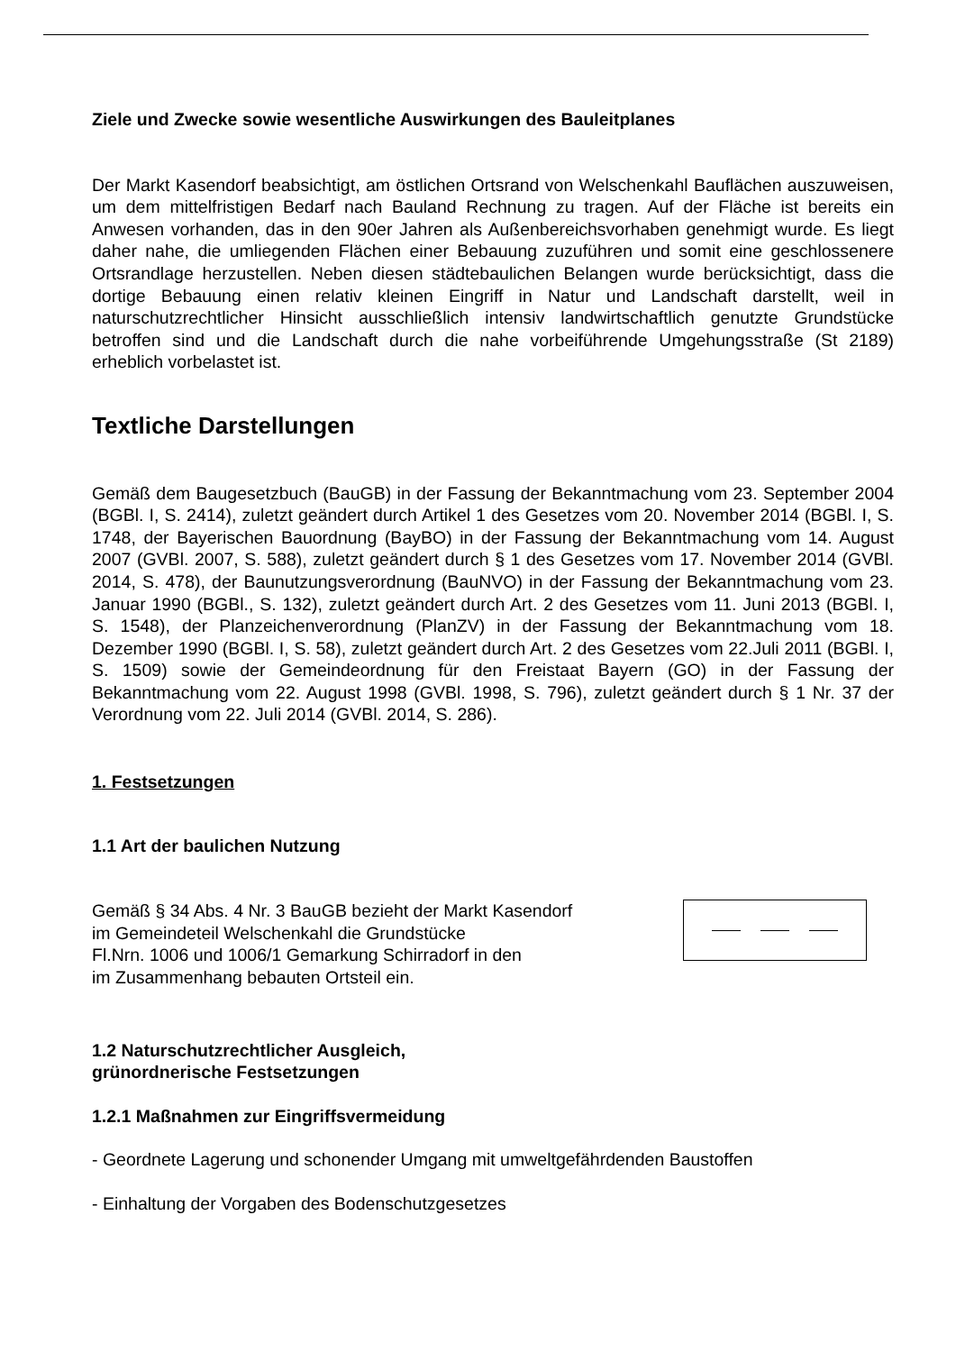Ziele und Zwecke sowie wesentliche Auswirkungen des Bauleitplanes
Der Markt Kasendorf beabsichtigt, am östlichen Ortsrand von Welschenkahl Bauflächen auszuweisen, um dem mittelfristigen Bedarf nach Bauland Rechnung zu tragen. Auf der Fläche ist bereits ein Anwesen vorhanden, das in den 90er Jahren als Außenbereichsvorhaben genehmigt wurde. Es liegt daher nahe, die umliegenden Flächen einer Bebauung zuzuführen und somit eine geschlossenere Ortsrandlage herzustellen. Neben diesen städtebaulichen Belangen wurde berücksichtigt, dass die dortige Bebauung einen relativ kleinen Eingriff in Natur und Landschaft darstellt, weil in naturschutzrechtlicher Hinsicht ausschließlich intensiv landwirtschaftlich genutzte Grundstücke betroffen sind und die Landschaft durch die nahe vorbeiführende Umgehungsstraße (St 2189) erheblich vorbelastet ist.
Textliche Darstellungen
Gemäß dem Baugesetzbuch (BauGB) in der Fassung der Bekanntmachung vom 23. September 2004 (BGBl. I, S. 2414), zuletzt geändert durch Artikel 1 des Gesetzes vom 20. November 2014 (BGBl. I, S. 1748, der Bayerischen Bauordnung (BayBO) in der Fassung der Bekanntmachung vom 14. August 2007 (GVBl. 2007, S. 588), zuletzt geändert durch § 1 des Gesetzes vom 17. November 2014 (GVBl. 2014, S. 478), der Baunutzungsverordnung (BauNVO) in der Fassung der Bekanntmachung vom 23. Januar 1990 (BGBl., S. 132), zuletzt geändert durch Art. 2 des Gesetzes vom 11. Juni 2013 (BGBl. I, S. 1548), der Planzeichenverordnung (PlanZV) in der Fassung der Bekanntmachung vom 18. Dezember 1990 (BGBl. I, S. 58), zuletzt geändert durch Art. 2 des Gesetzes vom 22.Juli 2011 (BGBl. I, S. 1509) sowie der Gemeindeordnung für den Freistaat Bayern (GO) in der Fassung der Bekanntmachung vom 22. August 1998 (GVBl. 1998, S. 796), zuletzt geändert durch § 1 Nr. 37 der Verordnung vom 22. Juli 2014 (GVBl. 2014, S. 286).
1. Festsetzungen
1.1 Art der baulichen Nutzung
Gemäß § 34 Abs. 4 Nr. 3 BauGB bezieht der Markt Kasendorf
im Gemeindeteil Welschenkahl die Grundstücke
Fl.Nrn. 1006 und 1006/1 Gemarkung Schirradorf in den
im Zusammenhang bebauten Ortsteil ein.
1.2 Naturschutzrechtlicher Ausgleich,
grünordnerische Festsetzungen
1.2.1 Maßnahmen zur Eingriffsvermeidung
- Geordnete Lagerung und schonender Umgang mit umweltgefährdenden Baustoffen
- Einhaltung der Vorgaben des Bodenschutzgesetzes